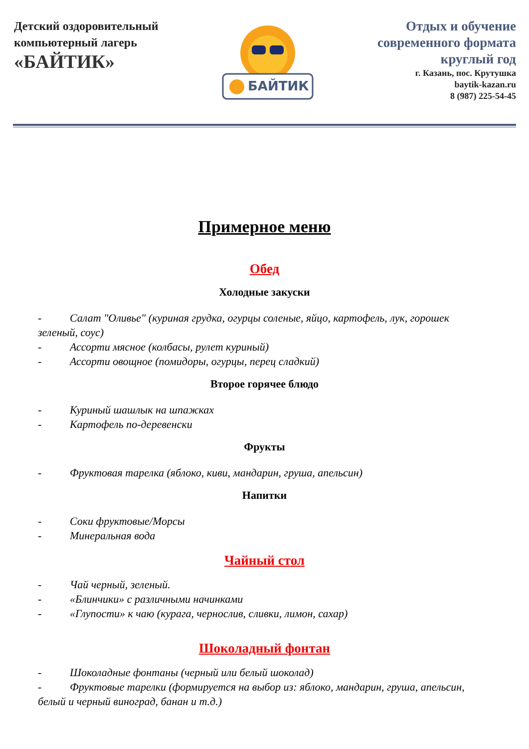Детский оздоровительный
компьютерный лагерь
«БАЙТИК»
БАЙТИК
Отдых и обучение
современного формата
круглый год
г. Казань, пос. Крутушка
baytik-kazan.ru
8 (987) 225-54-45
Примерное меню
Обед
Холодные закуски
- Салат "Оливье" (куриная грудка, огурцы соленые, яйцо, картофель, лук, горошек зеленый, соус)
- Ассорти мясное (колбасы, рулет куриный)
- Ассорти овощное (помидоры, огурцы, перец сладкий)
Второе горячее блюдо
- Куриный шашлык на шпажках
- Картофель по-деревенски
Фрукты
- Фруктовая тарелка (яблоко, киви, мандарин, груша, апельсин)
Напитки
- Соки фруктовые/Морсы
- Минеральная вода
Чайный стол
- Чай черный, зеленый.
- «Блинчики» с различными начинками
- «Глупости» к чаю (курага, чернослив, сливки, лимон, сахар)
Шоколадный фонтан
- Шоколадные фонтаны (черный или белый шоколад)
- Фруктовые тарелки (формируется на выбор из: яблоко, мандарин, груша, апельсин, белый и черный виноград, банан и т.д.)